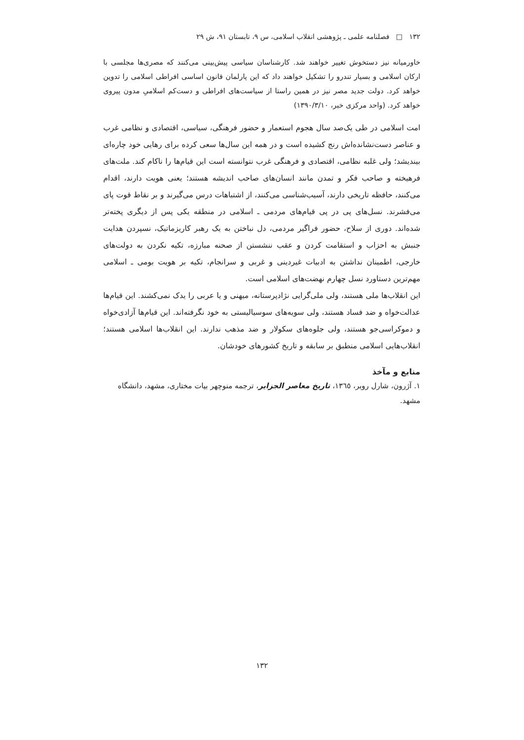۱۳۲ □ فصلنامه علمی ـ پژوهشی انقلاب اسلامی، س ۹، تابستان ۹۱، ش ۲۹
خاورمیانه نیز دستخوش تغییر خواهند شد. کارشناسان سیاسی پیش‌بینی می‌کنند که مصری‌ها مجلسی با ارکان اسلامی و بسیار تندرو را تشکیل خواهند داد که این پارلمان قانون اساسی افراطی اسلامی را تدوین خواهد کرد. دولت جدید مصر نیز در همین راستا از سیاست‌های افراطی و دست‌کم اسلامیِ مدون پیروی خواهد کرد. (واحد مرکزی خبر، ۱۳۹۰/۳/۱۰)
امت اسلامی در طی یک‌صد سال هجوم استعمار و حضور فرهنگی، سیاسی، اقتصادی و نظامی غرب و عناصر دست‌نشانده‌اش رنج کشیده است و در همه این سال‌ها سعی کرده برای رهایی خود چاره‌ای بیندیشد؛ ولی غلبه نظامی، اقتصادی و فرهنگی غرب نتوانسته است این قیام‌ها را ناکام کند. ملت‌های فرهیخته و صاحب فکر و تمدن مانند انسان‌های صاحب اندیشه هستند؛ یعنی هویت دارند، اقدام می‌کنند، حافظه تاریخی دارند، آسیب‌شناسی می‌کنند، از اشتباهات درس می‌گیرند و بر نقاط قوت پای می‌فشرند. نسل‌های پی در پی قیام‌های مردمی ـ اسلامی در منطقه یکی پس از دیگری پخته‌تر شده‌اند. دوری از سلاح، حضور فراگیر مردمی، دل نباختن به یک رهبر کاریزماتیک، نسپردن هدایت جنبش به احزاب و استقامت کردن و عقب ننشستن از صحنه مبارزه، تکیه نکردن به دولت‌های خارجی، اطمینان نداشتن به ادبیات غیردینی و غربی و سرانجام، تکیه بر هویت بومی ـ اسلامی مهم‌ترین دستاورد نسل چهارم نهضت‌های اسلامی است.
این انقلاب‌ها ملی هستند، ولی ملی‌گرایی نژادپرستانه، میهنی و یا عربی را یدک نمی‌کشند. این قیام‌ها عدالت‌خواه و ضد فساد هستند، ولی سویه‌های سوسیالیستی به خود نگرفته‌اند. این قیام‌ها آزادی‌خواه و دموکراسی‌جو هستند، ولی جلوه‌های سکولار و ضد مذهب ندارند. این انقلاب‌ها اسلامی هستند؛ انقلاب‌هایی اسلامی منطبق بر سابقه و تاریخ کشورهای خودشان.
منابع و مآخذ
۱. آژرون، شارل روبر، ۱۳٦٥، تاریخ معاصر الجزایر، ترجمه منوچهر بیات مختاری، مشهد، دانشگاه مشهد.
۱۳۲